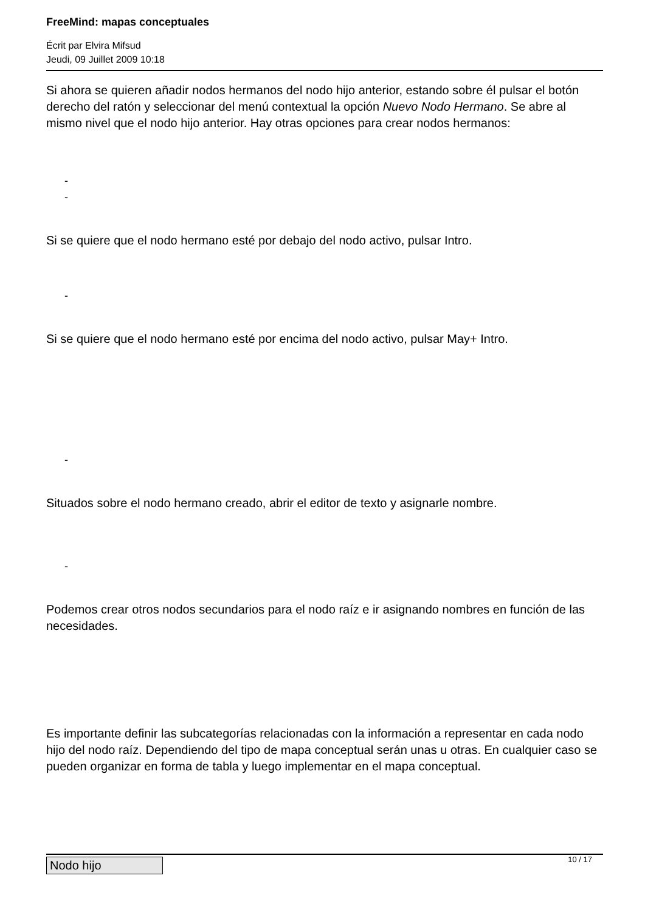FreeMind: mapas conceptuales
Écrit par Elvira Mifsud
Jeudi, 09 Juillet 2009 10:18
Si ahora se quieren añadir nodos hermanos del nodo hijo anterior, estando sobre él pulsar el botón derecho del ratón y seleccionar del menú contextual la opción Nuevo Nodo Hermano. Se abre al mismo nivel que el nodo hijo anterior. Hay otras opciones para crear nodos hermanos:
-
-
Si se quiere que el nodo hermano esté por debajo del nodo activo, pulsar Intro.
-
Si se quiere que el nodo hermano esté por encima del nodo activo, pulsar May+ Intro.
-
Situados sobre el nodo hermano creado, abrir el editor de texto y asignarle nombre.
-
Podemos crear otros nodos secundarios para el nodo raíz e ir asignando nombres en función de las necesidades.
Es importante definir las subcategorías relacionadas con la información a representar en cada nodo hijo del nodo raíz. Dependiendo del tipo de mapa conceptual serán unas u otras. En cualquier caso se pueden organizar en forma de tabla y luego implementar en el mapa conceptual.
| Nodo hijo |
10 / 17